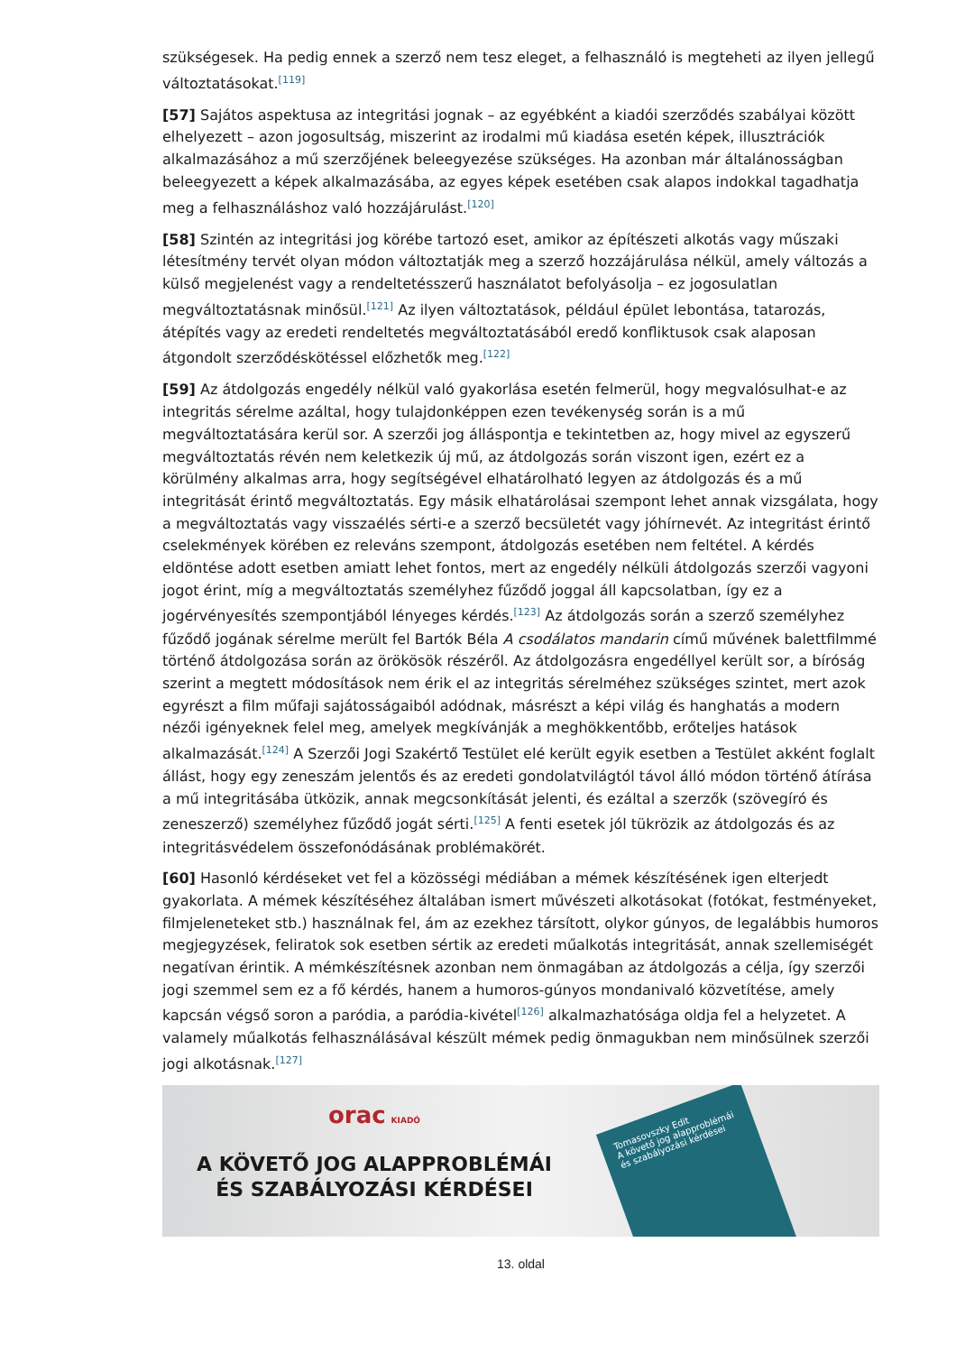szükségesek. Ha pedig ennek a szerző nem tesz eleget, a felhasználó is megteheti az ilyen jellegű változtatásokat.<sup>[119]</sup>
[57] Sajátos aspektusa az integritási jognak – az egyébként a kiadói szerződés szabályai között elhelyezett – azon jogosultság, miszerint az irodalmi mű kiadása esetén képek, illusztrációk alkalmazásához a mű szerzőjének beleegyezése szükséges. Ha azonban már általánosságban beleegyezett a képek alkalmazásába, az egyes képek esetében csak alapos indokkal tagadhatja meg a felhasználáshoz való hozzájárulást.<sup>[120]</sup>
[58] Szintén az integritási jog körébe tartozó eset, amikor az építészeti alkotás vagy műszaki létesítmény tervét olyan módon változtatják meg a szerző hozzájárulása nélkül, amely változás a külső megjelenést vagy a rendeltetésszerű használatot befolyásolja – ez jogosulatlan megváltoztatásnak minősül.<sup>[121]</sup> Az ilyen változtatások, például épület lebontása, tatarozás, átépítés vagy az eredeti rendeltetés megváltoztatásából eredő konfliktusok csak alaposan átgondolt szerződéskötéssel előzhetők meg.<sup>[122]</sup>
[59] Az átdolgozás engedély nélkül való gyakorlása esetén felmerül, hogy megvalósulhat-e az integritás sérelme azáltal, hogy tulajdonképpen ezen tevékenység során is a mű megváltoztatására kerül sor. A szerzői jog álláspontja e tekintetben az, hogy mivel az egyszerű megváltoztatás révén nem keletkezik új mű, az átdolgozás során viszont igen, ezért ez a körülmény alkalmas arra, hogy segítségével elhatárolható legyen az átdolgozás és a mű integritását érintő megváltoztatás. Egy másik elhatárolásai szempont lehet annak vizsgálata, hogy a megváltoztatás vagy visszaélés sérti-e a szerző becsületét vagy jóhírnevét. Az integritást érintő cselekmények körében ez releváns szempont, átdolgozás esetében nem feltétel. A kérdés eldöntése adott esetben amiatt lehet fontos, mert az engedély nélküli átdolgozás szerzői vagyoni jogot érint, míg a megváltoztatás személyhez fűződő joggal áll kapcsolatban, így ez a jogérvényesítés szempontjából lényeges kérdés.<sup>[123]</sup> Az átdolgozás során a szerző személyhez fűződő jogának sérelme merült fel Bartók Béla A csodálatos mandarin című művének balettfilmmé történő átdolgozása során az örökösök részéről. Az átdolgozásra engedéllyel került sor, a bíróság szerint a megtett módosítások nem érik el az integritás sérelméhez szükséges szintet, mert azok egyrészt a film műfaji sajátosságaiból adódnak, másrészt a képi világ és hanghatás a modern nézői igényeknek felel meg, amelyek megkívánják a meghökkentőbb, erőteljes hatások alkalmazását.<sup>[124]</sup> A Szerzői Jogi Szakértő Testület elé került egyik esetben a Testület akként foglalt állást, hogy egy zeneszám jelentős és az eredeti gondolatvilágtól távol álló módon történő átírása a mű integritásába ütközik, annak megcsonkítását jelenti, és ezáltal a szerzők (szövegíró és zeneszerző) személyhez fűződő jogát sérti.<sup>[125]</sup> A fenti esetek jól tükrözik az átdolgozás és az integritásvédelem összefonódásának problémakörét.
[60] Hasonló kérdéseket vet fel a közösségi médiában a mémek készítésének igen elterjedt gyakorlata. A mémek készítéséhez általában ismert művészeti alkotásokat (fotókat, festményeket, filmjeleneteket stb.) használnak fel, ám az ezekhez társított, olykor gúnyos, de legalábbis humoros megjegyzések, feliratok sok esetben sértik az eredeti műalkotás integritását, annak szellemiségét negatívan érintik. A mémkészítésnek azonban nem önmagában az átdolgozás a célja, így szerzői jogi szemmel sem ez a fő kérdés, hanem a humoros-gúnyos mondanivaló közvetítése, amely kapcsán végső soron a paródia, a paródia-kivétel<sup>[126]</sup> alkalmazhatósága oldja fel a helyzetet. A valamely műalkotás felhasználásával készült mémek pedig önmagukban nem minősülnek szerzői jogi alkotásnak.<sup>[127]</sup>
orac KIADÓ
A KÖVETŐ JOG ALAPPROBLÉMÁI
ÉS SZABÁLYOZÁSI KÉRDÉSEI
Tomasovszky Edit
A követő jog alapproblémái és szabályozási kérdései
13. oldal